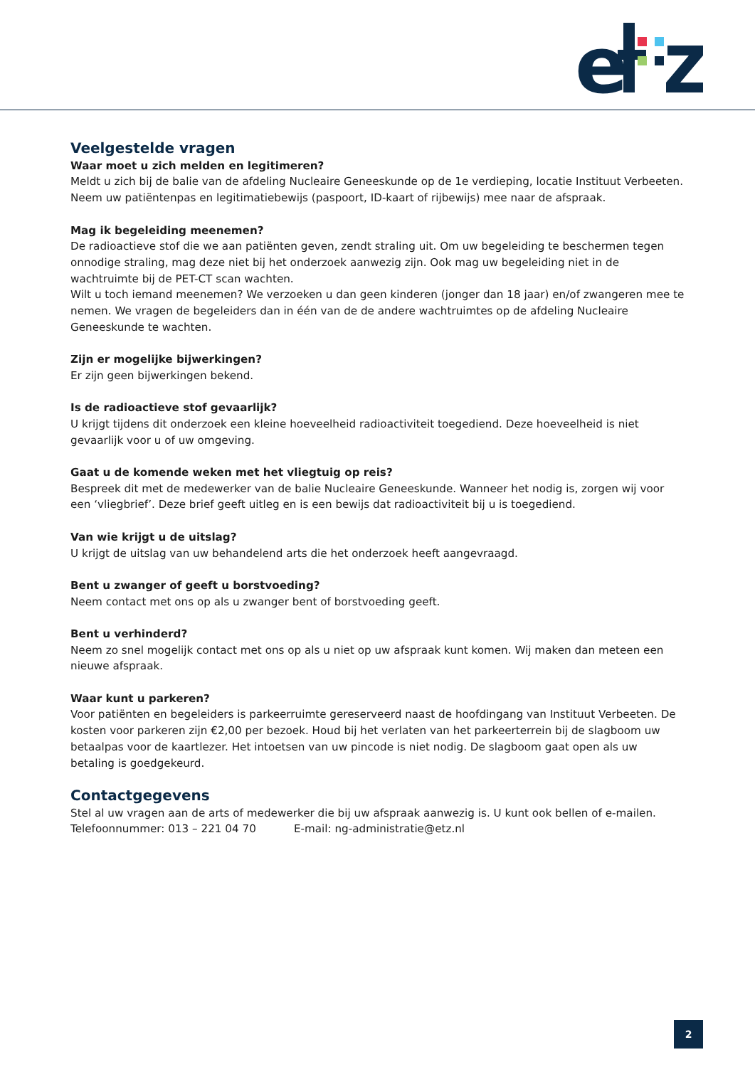e
Veelgestelde vragen
Waar moet u zich melden en legitimeren?
Meldt u zich bij de balie van de afdeling Nucleaire Geneeskunde op de 1e verdieping, locatie Instituut Verbeeten. Neem uw patiëntenpas en legitimatiebewijs (paspoort, ID-kaart of rijbewijs) mee naar de afspraak.
Mag ik begeleiding meenemen?
De radioactieve stof die we aan patiënten geven, zendt straling uit. Om uw begeleiding te beschermen tegen onnodige straling, mag deze niet bij het onderzoek aanwezig zijn. Ook mag uw begeleiding niet in de wachtruimte bij de PET-CT scan wachten.
Wilt u toch iemand meenemen? We verzoeken u dan geen kinderen (jonger dan 18 jaar) en/of zwangeren mee te nemen. We vragen de begeleiders dan in één van de de andere wachtruimtes op de afdeling Nucleaire Geneeskunde te wachten.
Zijn er mogelijke bijwerkingen?
Er zijn geen bijwerkingen bekend.
Is de radioactieve stof gevaarlijk?
U krijgt tijdens dit onderzoek een kleine hoeveelheid radioactiviteit toegediend. Deze hoeveelheid is niet gevaarlijk voor u of uw omgeving.
Gaat u de komende weken met het vliegtuig op reis?
Bespreek dit met de medewerker van de balie Nucleaire Geneeskunde. Wanneer het nodig is, zorgen wij voor een ‘vliegbrief’. Deze brief geeft uitleg en is een bewijs dat radioactiviteit bij u is toegediend.
Van wie krijgt u de uitslag?
U krijgt de uitslag van uw behandelend arts die het onderzoek heeft aangevraagd.
Bent u zwanger of geeft u borstvoeding?
Neem contact met ons op als u zwanger bent of borstvoeding geeft.
Bent u verhinderd?
Neem zo snel mogelijk contact met ons op als u niet op uw afspraak kunt komen. Wij maken dan meteen een nieuwe afspraak.
Waar kunt u parkeren?
Voor patiënten en begeleiders is parkeerruimte gereserveerd naast de hoofdingang van Instituut Verbeeten. De kosten voor parkeren zijn €2,00 per bezoek. Houd bij het verlaten van het parkeerterrein bij de slagboom uw betaalpas voor de kaartlezer. Het intoetsen van uw pincode is niet nodig. De slagboom gaat open als uw betaling is goedgekeurd.
Contactgegevens
Stel al uw vragen aan de arts of medewerker die bij uw afspraak aanwezig is. U kunt ook bellen of e-mailen.
Telefoonnummer: 013 – 221 04 70 E-mail: ng-administratie@etz.nl
2